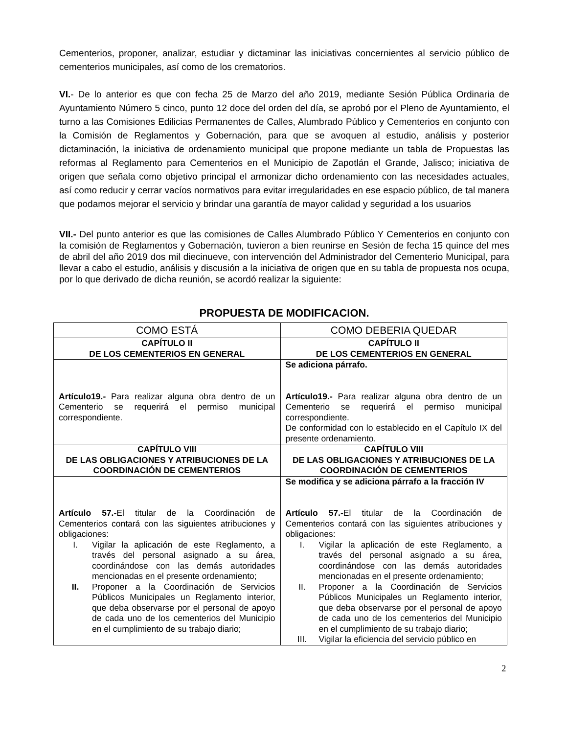Cementerios, proponer, analizar, estudiar y dictaminar las iniciativas concernientes al servicio público de cementerios municipales, así como de los crematorios.
VI.- De lo anterior es que con fecha 25 de Marzo del año 2019, mediante Sesión Pública Ordinaria de Ayuntamiento Número 5 cinco, punto 12 doce del orden del día, se aprobó por el Pleno de Ayuntamiento, el turno a las Comisiones Edilicias Permanentes de Calles, Alumbrado Público y Cementerios en conjunto con la Comisión de Reglamentos y Gobernación, para que se avoquen al estudio, análisis y posterior dictaminación, la iniciativa de ordenamiento municipal que propone mediante un tabla de Propuestas las reformas al Reglamento para Cementerios en el Municipio de Zapotlán el Grande, Jalisco; iniciativa de origen que señala como objetivo principal el armonizar dicho ordenamiento con las necesidades actuales, así como reducir y cerrar vacíos normativos para evitar irregularidades en ese espacio público, de tal manera que podamos mejorar el servicio y brindar una garantía de mayor calidad y seguridad a los usuarios
VII.- Del punto anterior es que las comisiones de Calles Alumbrado Público Y Cementerios en conjunto con la comisión de Reglamentos y Gobernación, tuvieron a bien reunirse en Sesión de fecha 15 quince del mes de abril del año 2019 dos mil diecinueve, con intervención del Administrador del Cementerio Municipal, para llevar a cabo el estudio, análisis y discusión a la iniciativa de origen que en su tabla de propuesta nos ocupa, por lo que derivado de dicha reunión, se acordó realizar la siguiente:
PROPUESTA DE MODIFICACION.
| COMO ESTÁ | COMO DEBERIA QUEDAR |
| CAPÍTULO II DE LOS CEMENTERIOS EN GENERAL | CAPÍTULO II DE LOS CEMENTERIOS EN GENERAL |
| Artículo19.- Para realizar alguna obra dentro de un Cementerio se requerirá el permiso municipal correspondiente. | Se adiciona párrafo. Artículo19.- Para realizar alguna obra dentro de un Cementerio se requerirá el permiso municipal correspondiente. De conformidad con lo establecido en el Capítulo IX del presente ordenamiento. |
| CAPÍTULO VIII DE LAS OBLIGACIONES Y ATRIBUCIONES DE LA COORDINACIÓN DE CEMENTERIOS | CAPÍTULO VIII DE LAS OBLIGACIONES Y ATRIBUCIONES DE LA COORDINACIÓN DE CEMENTERIOS |
| Artículo 57.- El titular de la Coordinación de Cementerios contará con las siguientes atribuciones y obligaciones: I. Vigilar la aplicación de este Reglamento, a través del personal asignado a su área, coordinándose con las demás autoridades mencionadas en el presente ordenamiento; II. Proponer a la Coordinación de Servicios Públicos Municipales un Reglamento interior, que deba observarse por el personal de apoyo de cada uno de los cementerios del Municipio en el cumplimiento de su trabajo diario; | Se modifica y se adiciona párrafo a la fracción IV Artículo 57.- El titular de la Coordinación de Cementerios contará con las siguientes atribuciones y obligaciones: I. Vigilar la aplicación de este Reglamento, a través del personal asignado a su área, coordinándose con las demás autoridades mencionadas en el presente ordenamiento; II. Proponer a la Coordinación de Servicios Públicos Municipales un Reglamento interior, que deba observarse por el personal de apoyo de cada uno de los cementerios del Municipio en el cumplimiento de su trabajo diario; III. Vigilar la eficiencia del servicio público en |
2